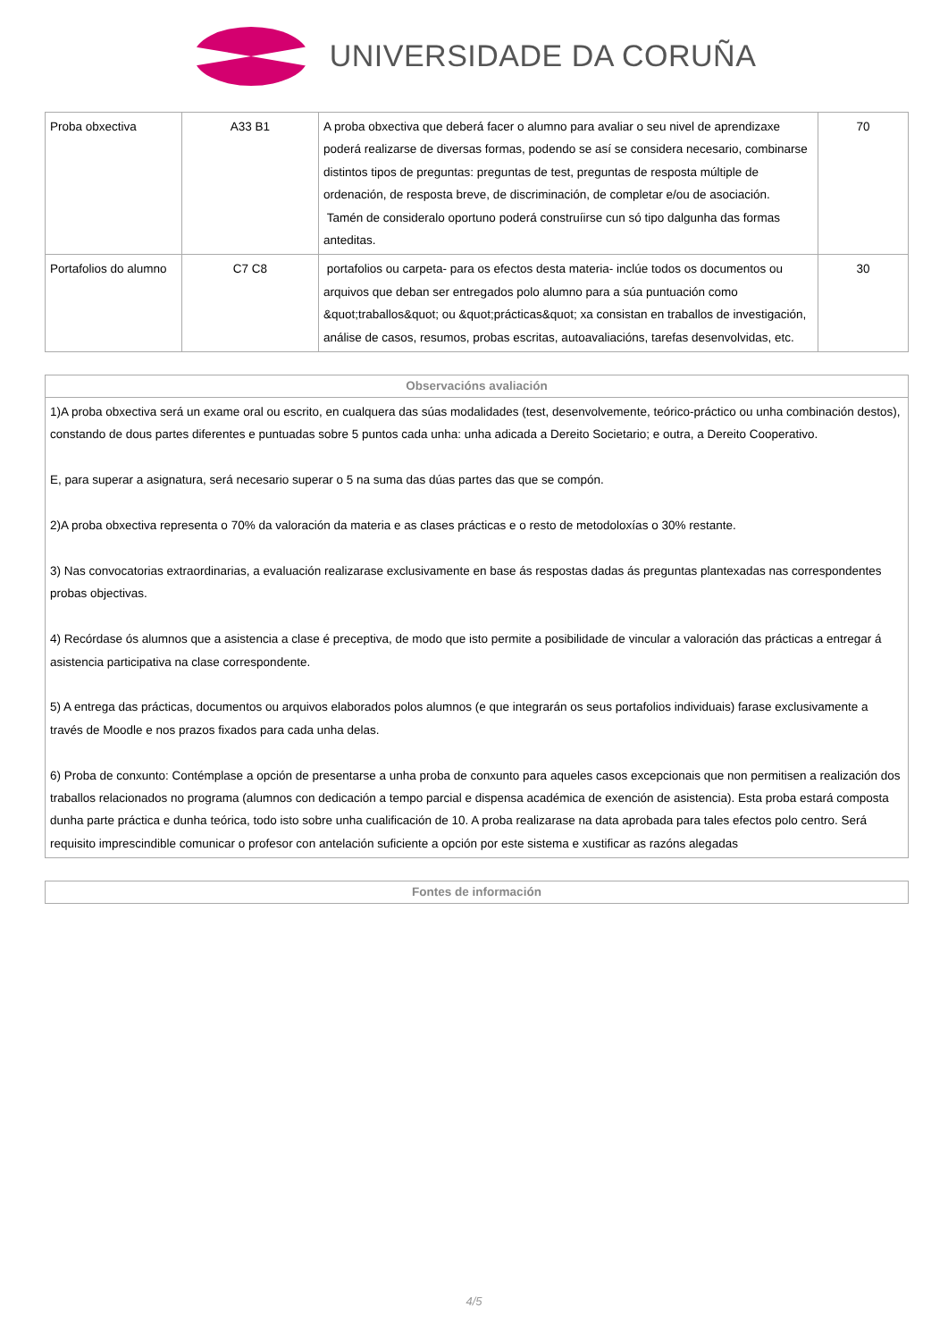UNIVERSIDADE DA CORUÑA
| Proba obxectiva | A33 B1 | A proba obxectiva que deberá facer o alumno para avaliar o seu nivel de aprendizaxe poderá realizarse de diversas formas, podendo se así se considera necesario, combinarse distintos tipos de preguntas: preguntas de test, preguntas de resposta múltiple de ordenación, de resposta breve, de discriminación, de completar e/ou de asociación. Tamén de consideralo oportuno poderá construíirse cun só tipo dalgunha das formas anteditas. | 70 |
| Portafolios do alumno | C7 C8 | portafolios ou carpeta- para os efectos desta materia- inclúe todos os documentos ou arquivos que deban ser entregados polo alumno para a súa puntuación como &quot;traballos&quot; ou &quot;prácticas&quot; xa consistan en traballos de investigación, análise de casos, resumos, probas escritas, autoavaliacións, tarefas desenvolvidas, etc. | 30 |
| Observacións avaliación |
| --- |
| 1)A proba obxectiva será un exame oral ou escrito, en cualquera das súas modalidades (test, desenvolvemente, teórico-práctico ou unha combinación destos), constando de dous partes diferentes e puntuadas sobre 5 puntos cada unha: unha adicada a Dereito Societario; e outra, a Dereito Cooperativo. E, para superar a asignatura, será necesario superar o 5 na suma das dúas partes das que se compón. 2)A proba obxectiva representa o 70% da valoración da materia e as clases prácticas e o resto de metodoloxías o 30% restante. 3) Nas convocatorias extraordinarias, a evaluación realizarase exclusivamente en base ás respostas dadas ás preguntas plantexadas nas correspondentes probas objectivas. 4) Recórdase ós alumnos que a asistencia a clase é preceptiva, de modo que isto permite a posibilidade de vincular a valoración das prácticas a entregar á asistencia participativa na clase correspondente. 5) A entrega das prácticas, documentos ou arquivos elaborados polos alumnos (e que integrarán os seus portafolios individuais) farase exclusivamente a través de Moodle e nos prazos fixados para cada unha delas. 6) Proba de conxunto: Contémplase a opción de presentarse a unha proba de conxunto para aqueles casos excepcionais que non permitisen a realización dos traballos relacionados no programa (alumnos con dedicación a tempo parcial e dispensa académica de exención de asistencia). Esta proba estará composta dunha parte práctica e dunha teórica, todo isto sobre unha cualificación de 10. A proba realizarase na data aprobada para tales efectos polo centro. Será requisito imprescindible comunicar o profesor con antelación suficiente a opción por este sistema e xustificar as razóns alegadas |
| Fontes de información |
| --- |
4/5